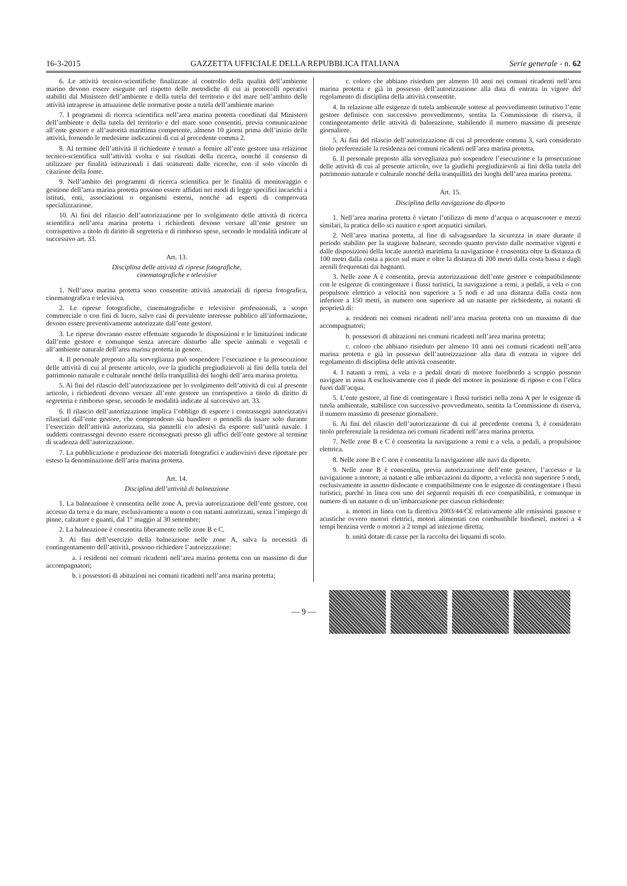16-3-2015 GAZZETTA UFFICIALE DELLA REPUBBLICA ITALIANA Serie generale - n. 62
6. Le attività tecnico-scientifiche finalizzate al controllo della qualità dell’ambiente marino devono essere eseguite nel rispetto delle metodiche di cui ai protocolli operativi stabiliti dal Ministero dell’ambiente e della tutela del territorio e del mare nell’ambito delle attività intraprese in attuazione delle normative poste a tutela dell’ambiente marino
7. I programmi di ricerca scientifica nell’area marina protetta coordinati dal Ministero dell’ambiente e della tutela del territorio e del mare sono consentiti, previa comunicazione all’ente gestore e all’autorità marittima competente, almeno 10 giorni prima dell’inizio delle attività, fornendo le medesime indicazioni di cui al precedente comma 2.
8. Al termine dell’attività il richiedente è tenuto a fornire all’ente gestore una relazione tecnico-scientifica sull’attività svolta e sui risultati della ricerca, nonché il consenso di utilizzare per finalità istituzionali i dati scaturenti dalle ricerche, con il solo vincolo di citazione della fonte.
9. Nell’ambito dei programmi di ricerca scientifica per le finalità di monitoraggio e gestione dell’area marina protetta possono essere affidati nei modi di legge specifici incarichi a istituti, enti, associazioni o organismi esterni, nonché ad esperti di comprovata specializzazione.
10. Ai fini del rilascio dell’autorizzazione per lo svolgimento delle attività di ricerca scientifica nell’area marina protetta i richiedenti devono versare all’ente gestore un corrispettivo a titolo di diritto di segreteria e di rimborso spese, secondo le modalità indicate al successivo art. 33.
Art. 13.
Disciplina delle attività di riprese fotografiche,
cinematografiche e televisive
1. Nell’area marina protetta sono consentite attività amatoriali di ripresa fotografica, cinematografica e televisiva.
2. Le riprese fotografiche, cinematografiche e televisive professionali, a scopo commerciale o con fini di lucro, salvo casi di prevalente interesse pubblico all’informazione, devono essere preventivamente autorizzate dall’ente gestore.
3. Le riprese dovranno essere effettuate seguendo le disposizioni e le limitazioni indicate dall’ente gestore e comunque senza arrecare disturbo alle specie animali e vegetali e all’ambiente naturale dell’area marina protetta in genere.
4. Il personale preposto alla sorveglianza può sospendere l’esecuzione e la prosecuzione delle attività di cui al presente articolo, ove la giudichi pregiudizievoli ai fini della tutela del patrimonio naturale e culturale nonché della tranquillità dei luoghi dell’area marina protetta.
5. Ai fini del rilascio dell’autorizzazione per lo svolgimento dell’attività di cui al presente articolo, i richiedenti devono versare all’ente gestore un corrispettivo a titolo di diritto di segreteria e rimborso spese, secondo le modalità indicate al successivo art. 33.
6. Il rilascio dell’autorizzazione implica l’obbligo di esporre i contrassegni autorizzativi rilasciati dall’ente gestore, che comprendono sia bandiere o pennelli da issare solo durante l’esercizio dell’attività autorizzata, sia pannelli e/o adesivi da esporre sull’unità navale. I suddetti contrassegni devono essere riconsegnati presso gli uffici dell’ente gestore al termine di scadenza dell’autorizzazione.
7. La pubblicazione e produzione dei materiali fotografici e audiovisivi deve riportare per esteso la denominazione dell’area marina protetta.
Art. 14.
Disciplina dell’attività di balneazione
1. La balneazione è consentita nelle zone A, previa autorizzazione dell’ente gestore, con accesso da terra e da mare, esclusivamente a nuoto o con natanti autorizzati, senza l’impiego di pinne, calzature e guanti, dal 1° maggio al 30 settembre;
2. La balneazione è consentita liberamente nelle zone B e C.
3. Ai fini dell’esercizio della balneazione nelle zone A, salva la necessità di contingentamento dell’attività, possono richiedere l’autorizzazione:
a. i residenti nei comuni ricadenti nell’area marina protetta con un massimo di due accompagnatori;
b. i possessori di abitazioni nei comuni ricadenti nell’area marina protetta;
c. coloro che abbiano risieduto per almeno 10 anni nei comuni ricadenti nell’area marina protetta e già in possesso dell’autorizzazione alla data di entrata in vigore del regolamento di disciplina della attività consentite.
4. In relazione alle esigenze di tutela ambientale sottese al provvedimento istitutivo l’ente gestore definisce con successivo provvedimento, sentita la Commissione di riserva, il contingentamento delle attività di balneazione, stabilendo il numero massimo di presenze giornaliere.
5. Ai fini del rilascio dell’autorizzazione di cui al precedente comma 3, sarà considerato titolo preferenziale la residenza nei comuni ricadenti nell’area marina protetta.
6. Il personale preposto alla sorveglianza può sospendere l’esecuzione e la prosecuzione delle attività di cui al presente articolo, ove la giudichi pregiudizievoli ai fini della tutela del patrimonio naturale e culturale nonché della tranquillità dei luoghi dell’area marina protetta.
Art. 15.
Disciplina della navigazione da diporto
1. Nell’area marina protetta è vietato l’utilizzo di moto d’acqua o acquascooter e mezzi similari, la pratica dello sci nautico e sport acquatici similari.
2. Nell’area marina protetta, al fine di salvaguardare la sicurezza in mare durante il periodo stabilito per la stagione balneare, secondo quanto previsto dalle normative vigenti e dalle disposizioni della locale autorità marittima la navigazione è consentita oltre la distanza di 100 metri dalla costa a picco sul mare e oltre la distanza di 200 metri dalla costa bassa e dagli arenili frequentati dai bagnanti.
3. Nelle zone A è consentita, previa autorizzazione dell’ente gestore e compatibilmente con le esigenze di contingentare i flussi turistici, la navigazione a remi, a pedali, a vela o con propulsore elettrico a velocità non superiore a 5 nodi e ad una distanza dalla costa non inferiore a 150 metri, in numero non superiore ad un natante per richiedente, ai natanti di proprietà di:
a. residenti nei comuni ricadenti nell’area marina protetta con un massimo di due accompagnatori;
b. possessori di abitazioni nei comuni ricadenti nell’area marina protetta;
c. coloro che abbiano risieduto per almeno 10 anni nei comuni ricadenti nell’area marina protetta e già in possesso dell’autorizzazione alla data di entrata in vigore del regolamento di disciplina delle attività consentite.
4. I natanti a remi, a vela e a pedali dotati di motore fuoribordo a scoppio possono navigare in zona A esclusivamente con il piede del motore in posizione di riposo e con l’elica fuori dall’acqua.
5. L’ente gestore, al fine di contingentare i flussi turistici nella zona A per le esigenze di tutela ambientale, stabilisce con successivo provvedimento, sentita la Commissione di riserva, il numero massimo di presenze giornaliere.
6. Ai fini del rilascio dell’autorizzazione di cui al precedente comma 3, è considerato titolo preferenziale la residenza nei comuni ricadenti nell’area marina protetta.
7. Nelle zone B e C è consentita la navigazione a remi e a vela, a pedali, a propulsione elettrica.
8. Nelle zone B e C non è consentita la navigazione alle navi da diporto.
9. Nelle zone B è consentita, previa autorizzazione dell’ente gestore, l’accesso e la navigazione a motore, ai natanti e alle imbarcazioni da diporto, a velocità non superiore 5 nodi, esclusivamente in assetto dislocante e compatibilmente con le esigenze di contingentare i flussi turistici, purché in linea con uno dei seguenti requisiti di eco compatibilità, e comunque in numero di un natante o di un’imbarcazione per ciascun richiedente:
a. motori in linea con la direttiva 2003/44/CE relativamente alle emissioni gassose e acustiche ovvero motori elettrici, motori alimentati con combustibile biodiesel, motori a 4 tempi benzina verde o motori a 2 tempi ad iniezione diretta;
b. unità dotate di casse per la raccolta dei liquami di scolo.
— 9 —